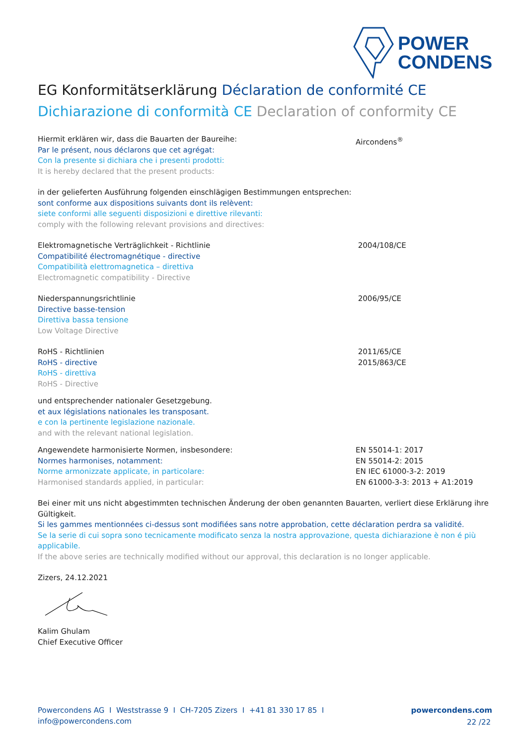POWER
CONDENS
EG Konformitätserklärung Déclaration de conformité CE
Dichiarazione di conformità CE Declaration of conformity CE
Hiermit erklären wir, dass die Bauarten der Baureihe:
Par le présent, nous déclarons que cet agrégat:
Con la presente si dichiara che i presenti prodotti:
It is hereby declared that the present products:
Aircondens<sup>®</sup>
in der gelieferten Ausführung folgenden einschlägigen Bestimmungen entsprechen:
sont conforme aux dispositions suivants dont ils relèvent:
siete conformi alle seguenti disposizioni e direttive rilevanti:
comply with the following relevant provisions and directives:
Elektromagnetische Verträglichkeit - Richtlinie
Compatibilité électromagnétique - directive
Compatibilità elettromagnetica – direttiva
Electromagnetic compatibility - Directive
2004/108/CE
Niederspannungsrichtlinie
Directive basse-tension
Direttiva bassa tensione
Low Voltage Directive
2006/95/CE
RoHS - Richtlinien
RoHS - directive
RoHS - direttiva
RoHS - Directive
2011/65/CE
2015/863/CE
und entsprechender nationaler Gesetzgebung.
et aux législations nationales les transposant.
e con la pertinente legislazione nazionale.
and with the relevant national legislation.
Angewendete harmonisierte Normen, insbesondere:
Normes harmonises, notamment:
Norme armonizzate applicate, in particolare:
Harmonised standards applied, in particular:
EN 55014-1: 2017
EN 55014-2: 2015
EN IEC 61000-3-2: 2019
EN 61000-3-3: 2013 + A1:2019
Bei einer mit uns nicht abgestimmten technischen Änderung der oben genannten Bauarten, verliert diese Erklärung ihre Gültigkeit.
Si les gammes mentionnées ci-dessus sont modifiées sans notre approbation, cette déclaration perdra sa validité.
Se la serie di cui sopra sono tecnicamente modificato senza la nostra approvazione, questa dichiarazione è non é più applicabile.
If the above series are technically modified without our approval, this declaration is no longer applicable.
Zizers, 24.12.2021
Kalim Ghulam
Chief Executive Officer
Powercondens AG I Weststrasse 9 I CH-7205 Zizers I +41 81 330 17 85 I info@powercondens.com powercondens.com
22 /22